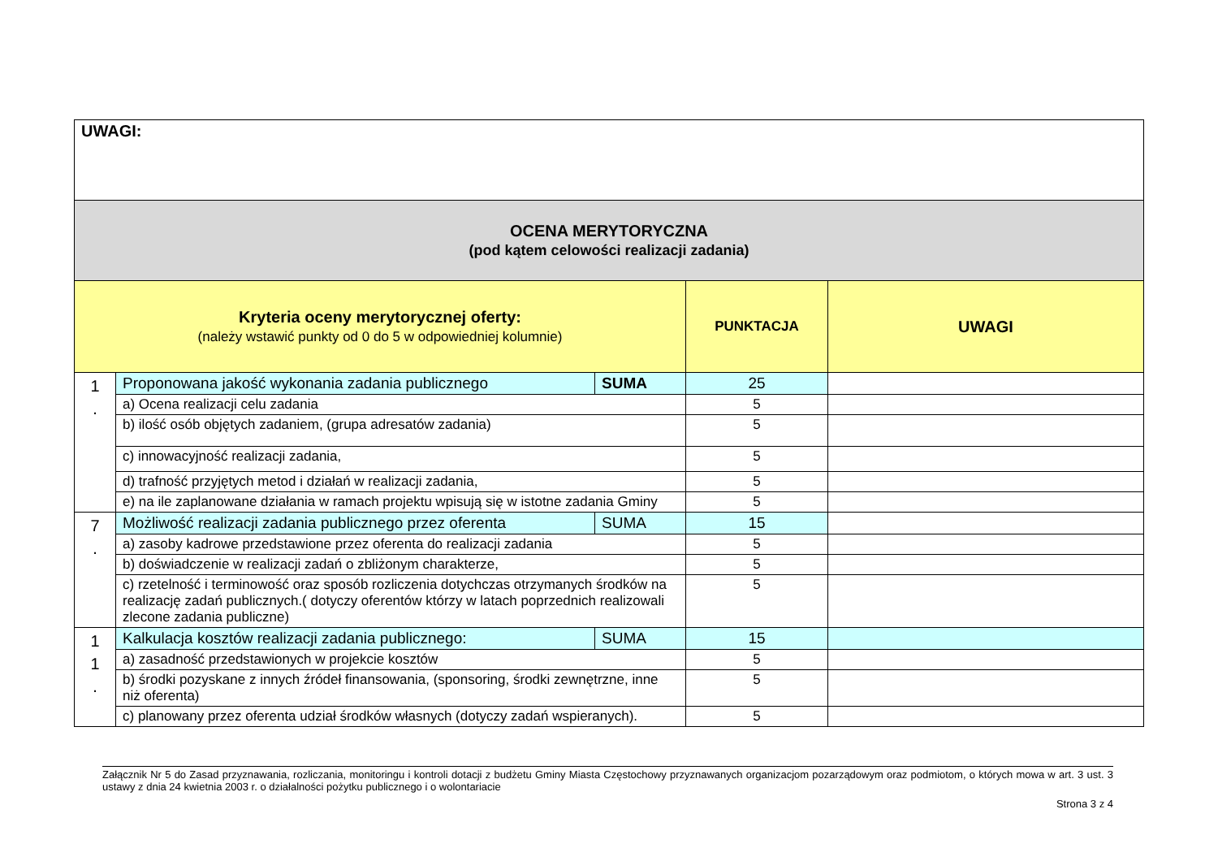| UWAGI: | | | | |
| OCENA MERYTORYCZNA (pod kątem celowości realizacji zadania) | | | | |
| Kryteria oceny merytorycznej oferty: (należy wstawić punkty od 0 do 5 w odpowiedniej kolumnie) | | | PUNKTACJA | UWAGI |
| 1 . | Proponowana jakość wykonania zadania publicznego | SUMA | 25 | |
| | a) Ocena realizacji celu zadania | | 5 | |
| | b) ilość osób objętych zadaniem, (grupa adresatów zadania) | | 5 | |
| | c) innowacyjność realizacji zadania, | | 5 | |
| | d) trafność przyjętych metod i działań w realizacji zadania, | | 5 | |
| | e) na ile zaplanowane działania w ramach projektu wpisują się w istotne zadania Gminy | | 5 | |
| 7 . | Możliwość realizacji zadania publicznego przez oferenta | SUMA | 15 | |
| | a) zasoby kadrowe przedstawione przez oferenta do realizacji zadania | | 5 | |
| | b) doświadczenie w realizacji zadań o zbliżonym charakterze, | | 5 | |
| | c) rzetelność i terminowość oraz sposób rozliczenia dotychczas otrzymanych środków na realizację zadań publicznych.( dotyczy oferentów którzy w latach poprzednich realizowali zlecone zadania publiczne) | | 5 | |
| 1 1 . | Kalkulacja kosztów realizacji zadania publicznego: | SUMA | 15 | |
| | a) zasadność przedstawionych w projekcie kosztów | | 5 | |
| | b) środki pozyskane z innych źródeł finansowania, (sponsoring, środki zewnętrzne, inne niż oferenta) | | 5 | |
| | c) planowany przez oferenta udział środków własnych (dotyczy zadań wspieranych). | | 5 | |
Załącznik Nr 5 do Zasad przyznawania, rozliczania, monitoringu i kontroli dotacji z budżetu Gminy Miasta Częstochowy przyznawanych organizacjom pozarządowym oraz podmiotom, o których mowa w art. 3 ust. 3 ustawy z dnia 24 kwietnia 2003 r. o działalności pożytku publicznego i o wolontariacie
Strona 3 z 4